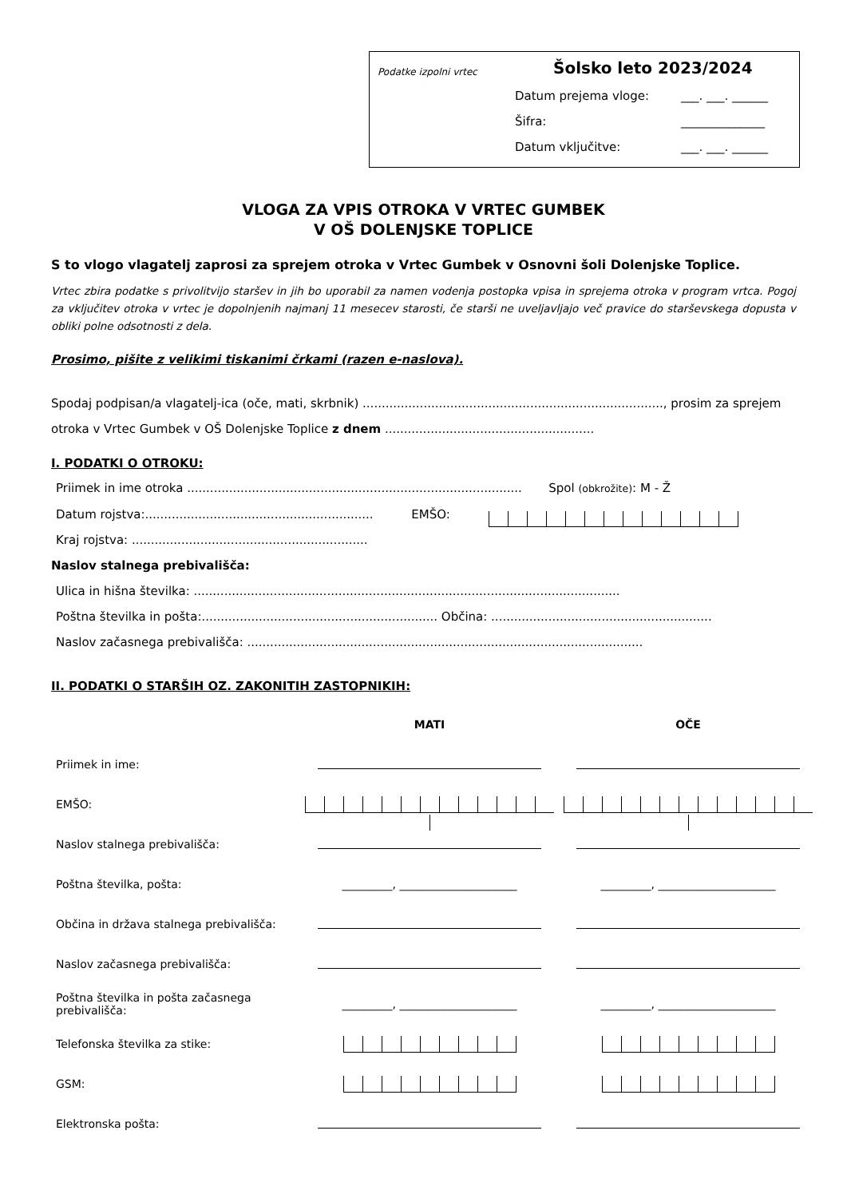Podatke izpolni vrtec
Šolsko leto 2023/2024
Datum prejema vloge: ___. ___. ______
Šifra: ______________
Datum vključitve: ___. ___. ______
VLOGA ZA VPIS OTROKA V VRTEC GUMBEK
V OŠ DOLENJSKE TOPLICE
S to vlogo vlagatelj zaprosi za sprejem otroka v Vrtec Gumbek v Osnovni šoli Dolenjske Toplice.
Vrtec zbira podatke s privolitvijo staršev in jih bo uporabil za namen vodenja postopka vpisa in sprejema otroka v program vrtca. Pogoj za vključitev otroka v vrtec je dopolnjenih najmanj 11 mesecev starosti, če starši ne uveljavljajo več pravice do starševskega dopusta v obliki polne odsotnosti z dela.
Prosimo, pišite z velikimi tiskanimi črkami (razen e-naslova).
Spodaj podpisan/a vlagatelj-ica (oče, mati, skrbnik) ..............................................................................., prosim za sprejem otroka v Vrtec Gumbek v OŠ Dolenjske Toplice z dnem .......................................................
I. PODATKI O OTROKU:
Priimek in ime otroka ........................................................................................ Spol (obkrožite): M - Ž
Datum rojstva:............................................................ EMŠO:
Kraj rojstva: ..............................................................
Naslov stalnega prebivališča:
Ulica in hišna številka: ................................................................................................................
Poštna številka in pošta:.............................................................. Občina: ..........................................................
Naslov začasnega prebivališča: ........................................................................................................
II. PODATKI O STARŠIH OZ. ZAKONITIH ZASTOPNIKIH:
| | MATI | OČE |
| Priimek in ime: | | |
| EMŠO: | | |
| Naslov stalnega prebivališča: | | |
| Poštna številka, pošta: | _________, _____________________ | _________, _____________________ |
| Občina in država stalnega prebivališča: | | |
| Naslov začasnega prebivališča: | | |
| Poštna številka in pošta začasnega prebivališča: | _________, _____________________ | _________, _____________________ |
| Telefonska številka za stike: | | |
| GSM: | | |
| Elektronska pošta: | | |